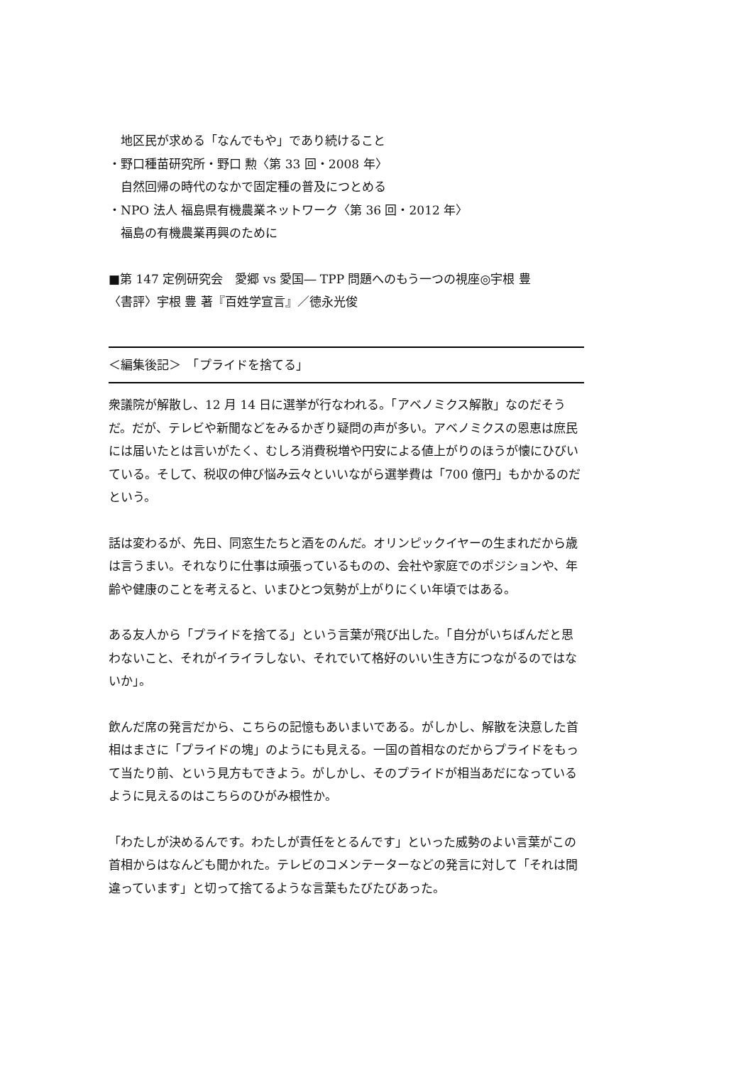地区民が求める「なんでもや」であり続けること
・野口種苗研究所・野口 勲〈第 33 回・2008 年〉
　自然回帰の時代のなかで固定種の普及につとめる
・NPO 法人 福島県有機農業ネットワーク〈第 36 回・2012 年〉
　福島の有機農業再興のために
■第 147 定例研究会　愛郷 vs 愛国― TPP 問題へのもう一つの視座◎宇根 豊
〈書評〉宇根 豊 著『百姓学宣言』／徳永光俊
＜編集後記＞　「プライドを捨てる」
衆議院が解散し、12 月 14 日に選挙が行なわれる。「アベノミクス解散」なのだそうだ。だが、テレビや新聞などをみるかぎり疑問の声が多い。アベノミクスの恩恵は庶民には届いたとは言いがたく、むしろ消費税増や円安による値上がりのほうが懐にひびいている。そして、税収の伸び悩み云々といいながら選挙費は「700 億円」もかかるのだという。
話は変わるが、先日、同窓生たちと酒をのんだ。オリンピックイヤーの生まれだから歳は言うまい。それなりに仕事は頑張っているものの、会社や家庭でのポジションや、年齢や健康のことを考えると、いまひとつ気勢が上がりにくい年頃ではある。
ある友人から「プライドを捨てる」という言葉が飛び出した。「自分がいちばんだと思わないこと、それがイライラしない、それでいて格好のいい生き方につながるのではないか」。
飲んだ席の発言だから、こちらの記憶もあいまいである。がしかし、解散を決意した首相はまさに「プライドの塊」のようにも見える。一国の首相なのだからプライドをもって当たり前、という見方もできよう。がしかし、そのプライドが相当あだになっているように見えるのはこちらのひがみ根性か。
「わたしが決めるんです。わたしが責任をとるんです」といった威勢のよい言葉がこの首相からはなんども聞かれた。テレビのコメンテーターなどの発言に対して「それは間違っています」と切って捨てるような言葉もたびたびあった。